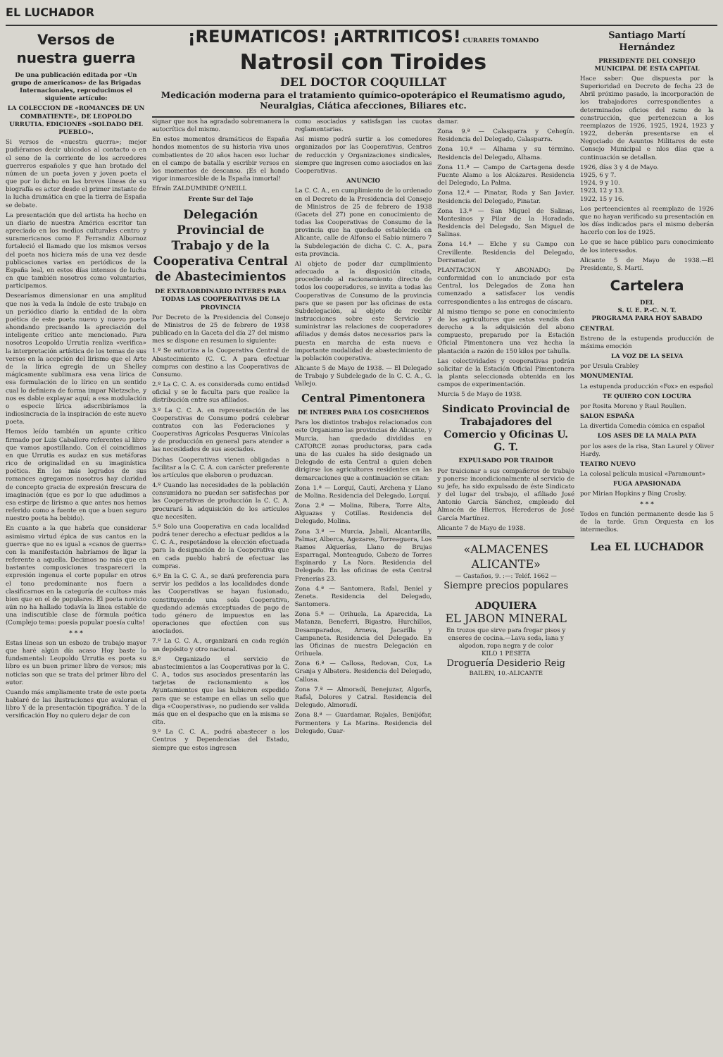EL LUCHADOR
Versos de nuestra guerra
De una publicación editada por «Un grupo de americanos» de las Brigadas Internacionales, reproducimos el siguiente artículo:
LA COLECCION DE «ROMANCES DE UN COMBATIENTE», DE LEOPOLDO URRUTIA. EDICIONES «SOLDADO DEL PUEBLO».
Si versos de «nuestra guerra»; mejor pudiéramos decir ubicados al contacto o en el seno de la corriente de los acreedores guerreros españoles y que han brotado del númen de un poeta joven y joven poeta el que por lo dicho en las breves líneas de su biografía es actor desde el primer instante de la lucha dramática en que la tierra de España se debate.
La presentación que del artista ha hecho en un diario de nuestra América escritor tan apreciado en los medios culturales centro y suramericanos como F. Ferrandiz Albornoz fortaleció el llamado que los mismos versos del poeta nos hiciera más de una vez desde publicaciones varias en periódicos de la España leal, en estos días intensos de lucha en que también nosotros como voluntarios, participamos.
Desearíamos dimensionar en una amplitud que nos la veda la índole de este trabajo en un periódico diario la entidad de la obra poética de este poeta nuevo y nuevo poeta ahondando precisando la apreciación del inteligente crítico ante mencionado. Para nosotros Leopoldo Urrutia realiza «verifica» la interpretación artística de los temas de sus versos en la acepción del lirismo que el Arte de la lírica egregia de un Shelley mágicamente sublimara esa vena lírica de esa formulación de lo lírico en un sentido cual lo definiera de forma impar Nietzsche, y nos es dable explayar aquí; a esa modulación o especie lírica adscribiríamos la indiosincracia de la inspiración de este nuevo poeta.
Hemos leído también un apunte crítico firmado por Luis Caballero referentes al libro que vamos apostillando. Con él coincidimos en que Urrutia es audaz en sus metáforas rico de originalidad en su imaginística poética. En los más logrados de sus romances agregamos nosotros hay claridad de concepto gracia de expresión frescura de imaginación (que es por lo que adudimos a esa estirpe de lirismo a que antes nos hemos referido como a fuente en que a buen seguro nuestro poeta ha bebido).
En cuanto a la que habría que considerar asimismo virtud épica de sus cantos en la guerra» que no es igual a «canos de guerra» con la manifestación habríamos de ligar la referente a aquella. Decimos no más que en bastantes composiciones traspareceri la expresión ingenua el corte popular en otros el tono predominante nos fuera a clasificarnos en la categoría de «cultos» más bien que en el de populares. El poeta novicio aún no ha hallado todavía la línea estable de una indiscutible clase de fórmula poética (Complejo tema: poesía popular poesía culta!
* * *
Estas líneas son un esbozo de trabajo mayor que haré algún día acaso Hoy baste lo fundamental: Leopoldo Urrutia es poeta su libro es un buen primer libro de versos; mis noticias son que se trata del primer libro del autor.
Cuando más ampliamente trate de este poeta hablaré de las ilustraciones que avaloran el libro Y de la presentación tipográfica. Y de la versificación Hoy no quiero dejar de con
¡REUMATICOS! ¡ARTRITICOS! CURAREIS TOMANDO
Natrosil con Tiroides
DEL DOCTOR COQUILLAT
Medicación moderna para el tratamiento químico-opoterápico el Reumatismo agudo, Neuralgias, Ciática afecciones, Biliares etc.
signar que nos ha agradado sobremanera la autocrítica del mismo.
En estos momentos dramáticos de España hondos momentos de su historia viva unos combatientes de 20 años hacen eso: luchar en el campo de batalla y escribir versos en los momentos de descanso. ¡Es el hondo vigor inmarcesible de la España inmortal!
Efraín ZALDUMBIDE O'NEILL
Frente Sur del Tajo
Delegación Provincial de Trabajo y de la Cooperativa Central de Abastecimientos
DE EXTRAORDINARIO INTERES PARA TODAS LAS COOPERATIVAS DE LA PROVINCIA
Por Decreto de la Presidencia del Consejo de Ministros de 25 de febrero de 1938 publicado en la Gaceta del día 27 del mismo mes se dispone en resumen lo siguiente:
1.º Se autoriza a la Cooperativa Central de Abastecimiento (C. C. A para efectuar compras con destino a las Cooperativas de Consumo.
2.º La C. C. A. es considerada como entidad oficial y se le faculta para que realice la distribución entre sus afiliados.
3.º La C. C. A. en representación de las Cooperativas de Consumo podrá celebrar contratos con las Federaciones y Cooperativas Agrícolas Pesqueras Vinícolas y de producción en general para atender a las necesidades de sus asociados.
Dichas Cooperativas vienen obligadas a facilitar a la C. C. A. con carácter preferente los artículos que elaboren o produzcan.
4.º Cuando las necesidades de la población consumidora no puedan ser satisfechas por las Cooperativas de producción la C. C. A. procurará la adquisición de los artículos que necesiten.
5.º Solo una Cooperativa en cada localidad podrá tener derecho a efectuar pedidos a la C. C. A., respetándose la elección efectuada para la designación de la Cooperativa que en cada pueblo habrá de efectuar las compras.
6.º En la C. C. A., se dará preferencia para servir los pedidos a las localidades donde las Cooperativas se hayan fusionado, constituyendo una sola Cooperativa, quedando además exceptuadas de pago de todo género de impuestos en las operaciones que efectúen con sus asociados.
7.º La C. C. A., organizará en cada región un depósito y otro nacional.
8.º Organizado el servicio de abastecimientos a las Cooperativas por la C. C. A., todos sus asociados presentarán las tarjetas de racionamiento a los Ayuntamientos que las hubieren expedido para que se estampe en ellas un sello que diga «Cooperativas», no pudiendo ser valida más que en el despacho que en la misma se cita.
9.º La C. C. A., podrá abastecer a los Centros y Dependencias del Estado, siempre que estos ingresen
como asociados y satisfagan las cuotas reglamentarias.
Así mismo podrá surtir a los comedores organizados por las Cooperativas, Centros de reducción y Organizaciones sindicales, siempre que ingresen como asociados en las Cooperativas.
ANUNCIO
La C. C. A., en cumplimiento de lo ordenado en el Decreto de la Presidencia del Consejo de Ministros de 25 de febrero de 1938 (Gaceta del 27) pone en conocimiento de todas las Cooperativas de Consumo de la provincia que ha quedado establecida en Alicante, calle de Alfonso el Sabio número 7 la Subdelegación de dicha C. C. A., para esta provincia.
Al objeto de poder dar cumplimiento adecuado a la disposición citada, procediendo al racionamiento directo de todos los cooperadores, se invita a todas las Cooperativas de Consumo de la provincia para que se pasen por las oficinas de esta Subdelegación, al objeto de recibir instrucciones sobre este Servicio y suministrar las relaciones de cooperadores afiliados y demás datos necesarios para la puesta en marcha de esta nueva e importante modalidad de abastecimiento de la población cooperativa.
Alicante 5 de Mayo de 1938. — El Delegado de Trabajo y Subdelegado de la C. C. A., G. Vallejo.
Central Pimentonera
DE INTERES PARA LOS COSECHEROS
Para los distintos trabajos relacionados con este Organismo las provincias de Alicante, y Murcia, han quedado divididas en CATORCE zonas productoras, para cada una de las cuales ha sido designado un Delegado de esta Central a quien deben dirigirse los agricultores residentes en las demarcaciones que a continuación se citan:
Zona 1.ª — Lorquí, Cautí, Archena y Llano de Molina. Residencia del Delegado, Lorquí.
Zona 2.ª — Molina, Ribera, Torre Alta, Alguazas y Cotillas. Residencia del Delegado, Molina.
Zona 3.ª — Murcia, Jabalí, Alcantarilla, Palmar, Alberca, Agezares, Torreaguera, Los Ramos Alquerías, Llano de Brujas Esparragal, Monteagudo, Cabezo de Torres Espinardo y La Nora. Residencia del Delegado. En las oficinas de esta Central Frenerías 23.
Zona 4.ª — Santomera, Rafal, Beniel y Zeneta. Residencia del Delegado, Santomera.
Zona 5.ª — Orihuela, La Aparecida, La Matanza, Beneferri, Bigastro, Hurchillos, Desamparados, Arneva, Jacarilla y Campaneta. Residencia del Delegado. En las Oficinas de nuestra Delegación en Orihuela.
Zona 6.ª — Callosa, Redovan, Cox, La Granja y Albatera. Residencia del Delegado, Callosa.
Zona 7.ª — Almoradí, Benejuzar, Algorfa, Rafal, Dolores y Catral. Residencia del Delegado, Almoradí.
Zona 8.ª — Guardamar, Rojales, Benijófar, Formentera y La Marina. Residencia del Delegado, Guar-
damar.
Zona 9.ª — Calasparra y Cehegín. Residencia del Delegado, Calasparra.
Zona 10.ª — Alhama y su término. Residencia del Delegado, Alhama.
Zona 11.ª — Campo de Cartagena desde Fuente Alamo a los Alcázares. Residencia del Delegado, La Palma.
Zona 12.ª — Pinatar, Roda y San Javier. Residencia del Delegado, Pinatar.
Zona 13.ª — San Miguel de Salinas, Montesinos y Pilar de la Horadada. Residencia del Delegado, San Miguel de Salinas.
Zona 14.ª — Elche y su Campo con Crevillente. Residencia del Delegado, Derramador.
PLANTACION Y ABONADO: De conformidad con lo anunciado por esta Central, los Delegados de Zona han comenzado a satisfacer los vendís correspondientes a las entregas de cáscara.
Al mismo tiempo se pone en conocimiento de los agricultores que estos vendís dan derecho a la adquisición del abono compuesto, preparado por la Estación Oficial Pimentonera una vez hecha la plantación a razón de 150 kilos por tahulla.
Las colectividades y cooperativas podrán solicitar de la Estación Oficial Pimentonera la planta seleccionada obtenida en los campos de experimentación.
Murcia 5 de Mayo de 1938.
Sindicato Provincial de Trabajadores del Comercio y Oficinas U. G. T.
EXPULSADO POR TRAIDOR
Por traicionar a sus compañeros de trabajo y ponerse incondicionalmente al servicio de su jefe, ha sido expulsado de éste Sindicato y del lugar del trabajo, el afiliado José Antonio García Sánchez, empleado del Almacén de Hierros, Herederos de José García Martínez.
Alicante 7 de Mayo de 1938.
«ALMACENES ALICANTE»
— Castaños, 9. :—: Teléf. 1662 —
Siempre precios populares
ADQUIERA
EL JABON MINERAL
En trozos que sirve para fregar pisos y enseres de cocina.—Lava seda, lana y algodon, ropa negra y de color
KILO 1 PESETA
Droguería Desiderio Reig
BAILEN, 10.-ALICANTE
Santiago Martí Hernández
PRESIDENTE DEL CONSEJO MUNICIPAL DE ESTA CAPITAL
Hace saber: Que dispuesta por la Superioridad en Decreto de fecha 23 de Abril próximo pasado, la incorporación de los trabajadores correspondientes a determinados oficios del ramo de la construcción, que pertenezcan a los reemplazos de 1926, 1925, 1924, 1923 y 1922, deberán presentarse en el Negociado de Asuntos Militares de este Consejo Municipal e nlos días que a continuación se detallan.
1926, días 3 y 4 de Mayo.
1925, 6 y 7.
1924, 9 y 10.
1923, 12 y 13.
1922, 15 y 16.
Los perteencientes al reemplazo de 1926 que no hayan verificado su presentación en los días indicados para el mismo deberán hacerlo con los de 1925.
Lo que se hace público para conocimiento de los interesados.
Alicante 5 de Mayo de 1938.—El Presidente, S. Martí.
Cartelera
DEL
S. U. E. P.-C. N. T.
PROGRAMA PARA HOY SABADO
CENTRAL
Estreno de la estupenda producción de máxima emoción
LA VOZ DE LA SELVA
por Ursula Crabley
MONUMENTAL
La estupenda producción «Fox» en español
TE QUIERO CON LOCURA
por Rosita Moreno y Raul Roulien.
SALON ESPAÑA
La divertida Comedia cómica en español
LOS ASES DE LA MALA PATA
por los ases de la risa, Stan Laurel y Oliver Hardy.
TEATRO NUEVO
La colosal película musical «Paramount»
FUGA APASIONADA
por Mirian Hopkins y Bing Crosby.
* * *
Todos en función permanente desde las 5 de la tarde. Gran Orquesta en los intermedios.
Lea EL LUCHADOR